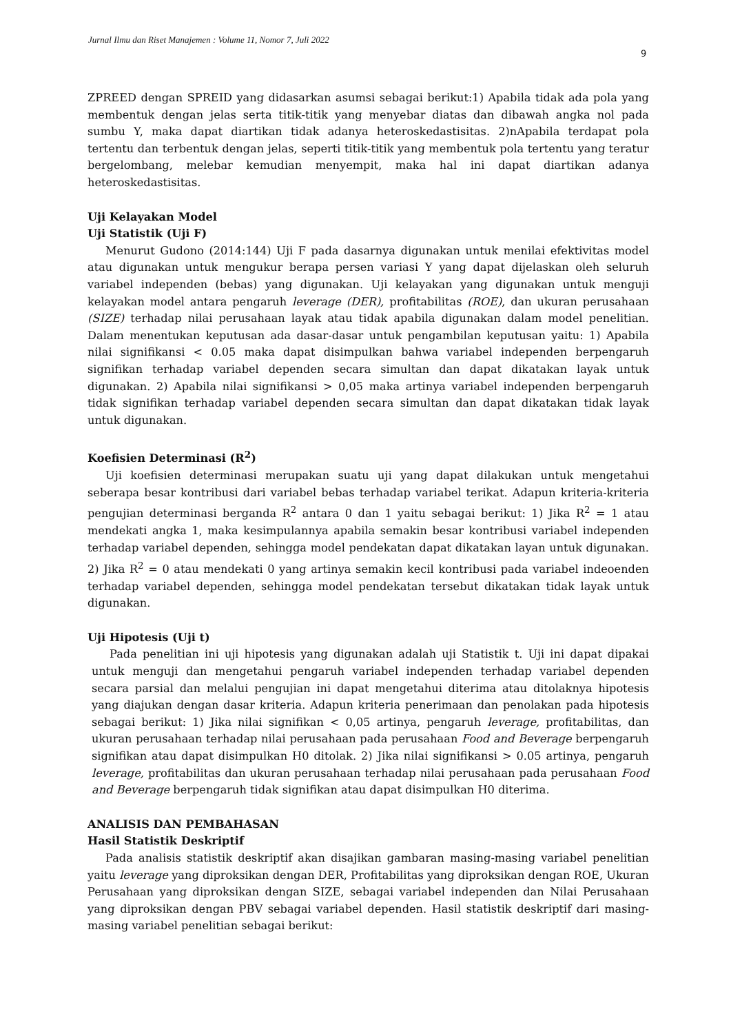Jurnal Ilmu dan Riset Manajemen : Volume 11, Nomor 7, Juli 2022
9
ZPREED dengan SPREID yang didasarkan asumsi sebagai berikut:1) Apabila tidak ada pola yang membentuk dengan jelas serta titik-titik yang menyebar diatas dan dibawah angka nol pada sumbu Y, maka dapat diartikan tidak adanya heteroskedastisitas. 2)nApabila terdapat pola tertentu dan terbentuk dengan jelas, seperti titik-titik yang membentuk pola tertentu yang teratur bergelombang, melebar kemudian menyempit, maka hal ini dapat diartikan adanya heteroskedastisitas.
Uji Kelayakan Model
Uji Statistik (Uji F)
Menurut Gudono (2014:144) Uji F pada dasarnya digunakan untuk menilai efektivitas model atau digunakan untuk mengukur berapa persen variasi Y yang dapat dijelaskan oleh seluruh variabel independen (bebas) yang digunakan. Uji kelayakan yang digunakan untuk menguji kelayakan model antara pengaruh leverage (DER), profitabilitas (ROE), dan ukuran perusahaan (SIZE) terhadap nilai perusahaan layak atau tidak apabila digunakan dalam model penelitian. Dalam menentukan keputusan ada dasar-dasar untuk pengambilan keputusan yaitu: 1) Apabila nilai signifikansi < 0.05 maka dapat disimpulkan bahwa variabel independen berpengaruh signifikan terhadap variabel dependen secara simultan dan dapat dikatakan layak untuk digunakan. 2) Apabila nilai signifikansi > 0,05 maka artinya variabel independen berpengaruh tidak signifikan terhadap variabel dependen secara simultan dan dapat dikatakan tidak layak untuk digunakan.
Koefisien Determinasi (R<sup>2</sup>)
Uji koefisien determinasi merupakan suatu uji yang dapat dilakukan untuk mengetahui seberapa besar kontribusi dari variabel bebas terhadap variabel terikat. Adapun kriteria-kriteria pengujian determinasi berganda R<sup>2</sup> antara 0 dan 1 yaitu sebagai berikut: 1) Jika R<sup>2</sup> = 1 atau mendekati angka 1, maka kesimpulannya apabila semakin besar kontribusi variabel independen terhadap variabel dependen, sehingga model pendekatan dapat dikatakan layan untuk digunakan. 2) Jika R<sup>2</sup> = 0 atau mendekati 0 yang artinya semakin kecil kontribusi pada variabel indeoenden terhadap variabel dependen, sehingga model pendekatan tersebut dikatakan tidak layak untuk digunakan.
Uji Hipotesis (Uji t)
Pada penelitian ini uji hipotesis yang digunakan adalah uji Statistik t. Uji ini dapat dipakai untuk menguji dan mengetahui pengaruh variabel independen terhadap variabel dependen secara parsial dan melalui pengujian ini dapat mengetahui diterima atau ditolaknya hipotesis yang diajukan dengan dasar kriteria. Adapun kriteria penerimaan dan penolakan pada hipotesis sebagai berikut: 1) Jika nilai signifikan < 0,05 artinya, pengaruh leverage, profitabilitas, dan ukuran perusahaan terhadap nilai perusahaan pada perusahaan Food and Beverage berpengaruh signifikan atau dapat disimpulkan H0 ditolak. 2) Jika nilai signifikansi > 0.05 artinya, pengaruh leverage, profitabilitas dan ukuran perusahaan terhadap nilai perusahaan pada perusahaan Food and Beverage berpengaruh tidak signifikan atau dapat disimpulkan H0 diterima.
ANALISIS DAN PEMBAHASAN
Hasil Statistik Deskriptif
Pada analisis statistik deskriptif akan disajikan gambaran masing-masing variabel penelitian yaitu leverage yang diproksikan dengan DER, Profitabilitas yang diproksikan dengan ROE, Ukuran Perusahaan yang diproksikan dengan SIZE, sebagai variabel independen dan Nilai Perusahaan yang diproksikan dengan PBV sebagai variabel dependen. Hasil statistik deskriptif dari masing-masing variabel penelitian sebagai berikut: